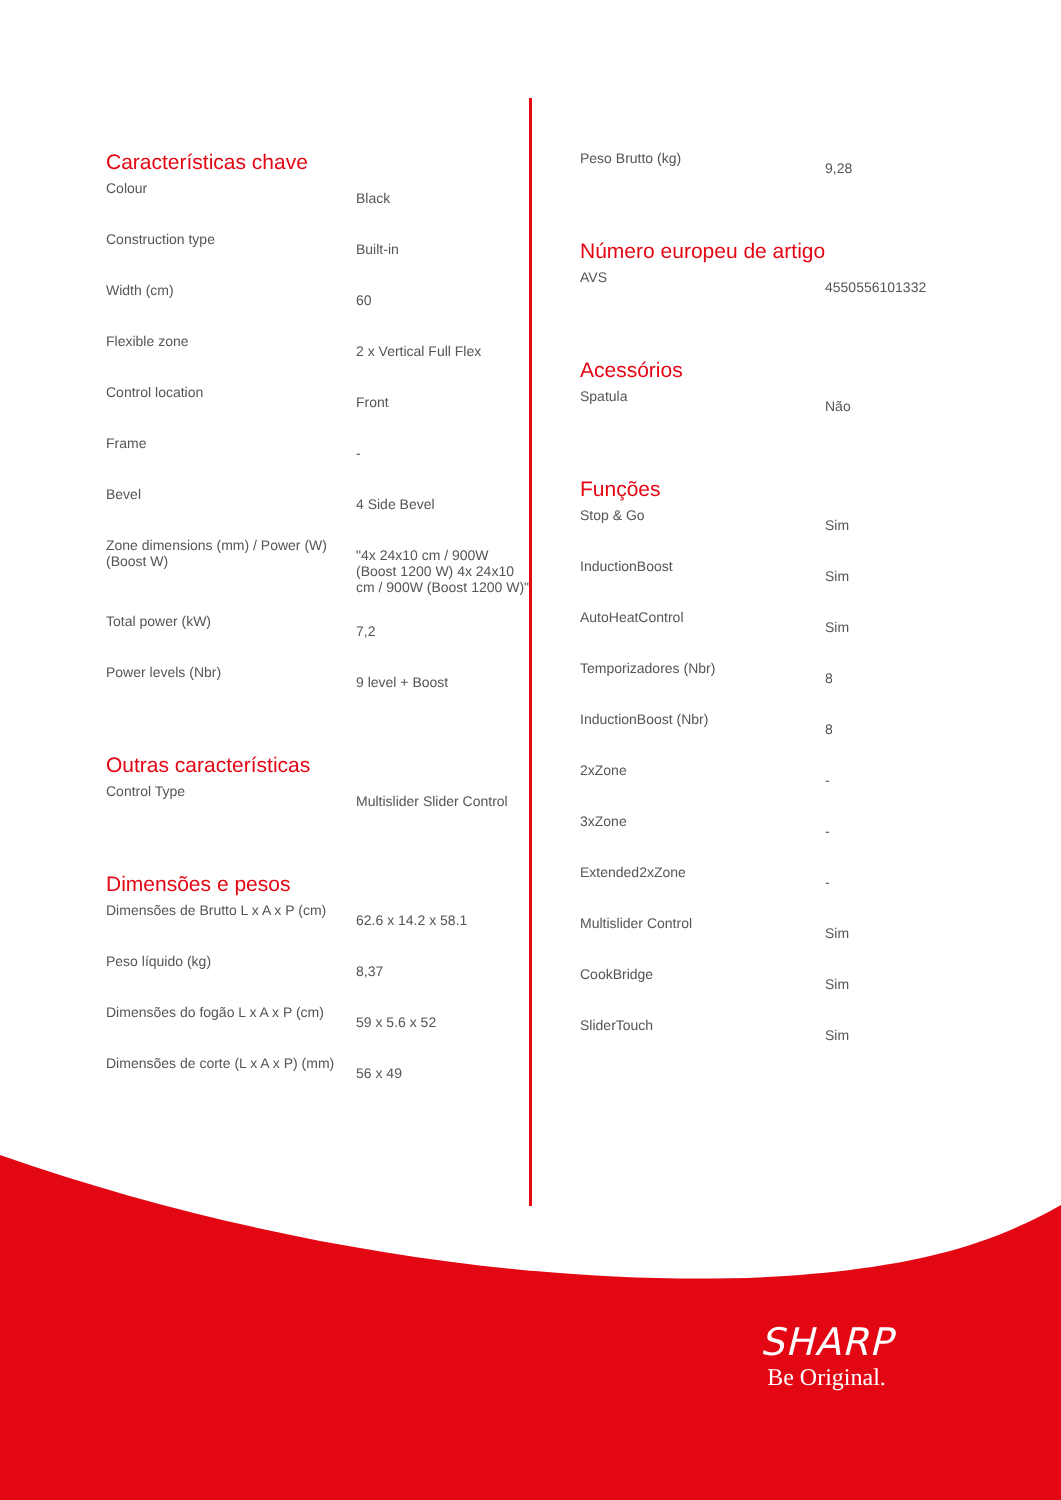Características chave
| Colour | Black |
| Construction type | Built-in |
| Width (cm) | 60 |
| Flexible zone | 2 x Vertical Full Flex |
| Control location | Front |
| Frame | - |
| Bevel | 4 Side Bevel |
| Zone dimensions (mm) / Power (W) (Boost W) | "4x 24x10 cm / 900W (Boost 1200 W) 4x 24x10 cm / 900W (Boost 1200 W)" |
| Total power (kW) | 7,2 |
| Power levels (Nbr) | 9 level + Boost |
Outras características
| Control Type | Multislider Slider Control |
Dimensões e pesos
| Dimensões de Brutto L x A x P (cm) | 62.6 x 14.2 x 58.1 |
| Peso líquido (kg) | 8,37 |
| Dimensões do fogão L x A x P (cm) | 59 x 5.6 x 52 |
| Dimensões de corte (L x A x P) (mm) | 56 x 49 |
| Peso Brutto (kg) | 9,28 |
Número europeu de artigo
| AVS | 4550556101332 |
Acessórios
| Spatula | Não |
Funções
| Stop & Go | Sim |
| InductionBoost | Sim |
| AutoHeatControl | Sim |
| Temporizadores (Nbr) | 8 |
| InductionBoost (Nbr) | 8 |
| 2xZone | - |
| 3xZone | - |
| Extended2xZone | - |
| Multislider Control | Sim |
| CookBridge | Sim |
| SliderTouch | Sim |
SHARP
Be Original.